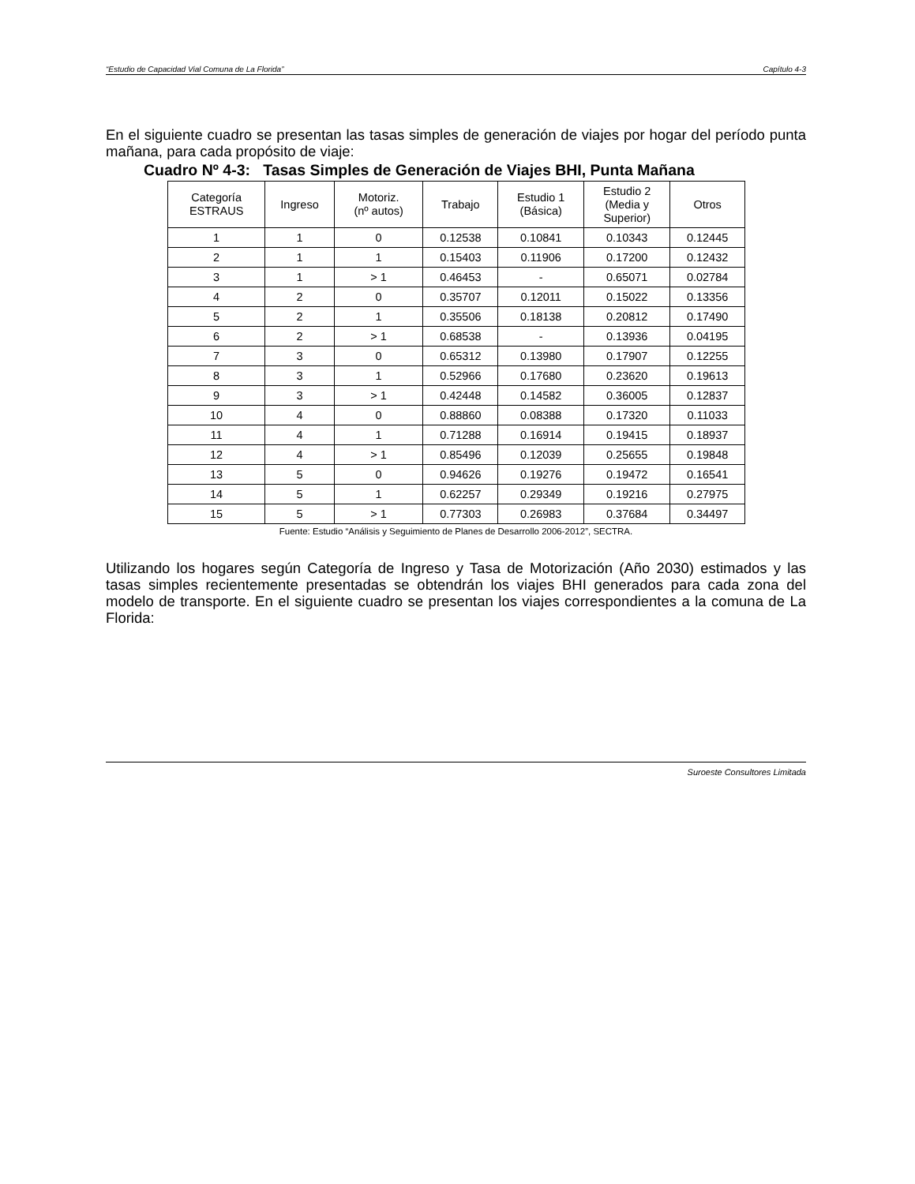“Estudio de Capacidad Vial Comuna de La Florida” Capítulo 4-3
En el siguiente cuadro se presentan las tasas simples de generación de viajes por hogar del período punta mañana, para cada propósito de viaje:
Cuadro Nº 4-3: Tasas Simples de Generación de Viajes BHI, Punta Mañana
| Categoría ESTRAUS | Ingreso | Motoriz. (nº autos) | Trabajo | Estudio 1 (Básica) | Estudio 2 (Media y Superior) | Otros |
| --- | --- | --- | --- | --- | --- | --- |
| 1 | 1 | 0 | 0.12538 | 0.10841 | 0.10343 | 0.12445 |
| 2 | 1 | 1 | 0.15403 | 0.11906 | 0.17200 | 0.12432 |
| 3 | 1 | > 1 | 0.46453 | - | 0.65071 | 0.02784 |
| 4 | 2 | 0 | 0.35707 | 0.12011 | 0.15022 | 0.13356 |
| 5 | 2 | 1 | 0.35506 | 0.18138 | 0.20812 | 0.17490 |
| 6 | 2 | > 1 | 0.68538 | - | 0.13936 | 0.04195 |
| 7 | 3 | 0 | 0.65312 | 0.13980 | 0.17907 | 0.12255 |
| 8 | 3 | 1 | 0.52966 | 0.17680 | 0.23620 | 0.19613 |
| 9 | 3 | > 1 | 0.42448 | 0.14582 | 0.36005 | 0.12837 |
| 10 | 4 | 0 | 0.88860 | 0.08388 | 0.17320 | 0.11033 |
| 11 | 4 | 1 | 0.71288 | 0.16914 | 0.19415 | 0.18937 |
| 12 | 4 | > 1 | 0.85496 | 0.12039 | 0.25655 | 0.19848 |
| 13 | 5 | 0 | 0.94626 | 0.19276 | 0.19472 | 0.16541 |
| 14 | 5 | 1 | 0.62257 | 0.29349 | 0.19216 | 0.27975 |
| 15 | 5 | > 1 | 0.77303 | 0.26983 | 0.37684 | 0.34497 |
Fuente: Estudio “Análisis y Seguimiento de Planes de Desarrollo 2006-2012”, SECTRA.
Utilizando los hogares según Categoría de Ingreso y Tasa de Motorización (Año 2030) estimados y las tasas simples recientemente presentadas se obtendrán los viajes BHI generados para cada zona del modelo de transporte. En el siguiente cuadro se presentan los viajes correspondientes a la comuna de La Florida:
Suroeste Consultores Limitada